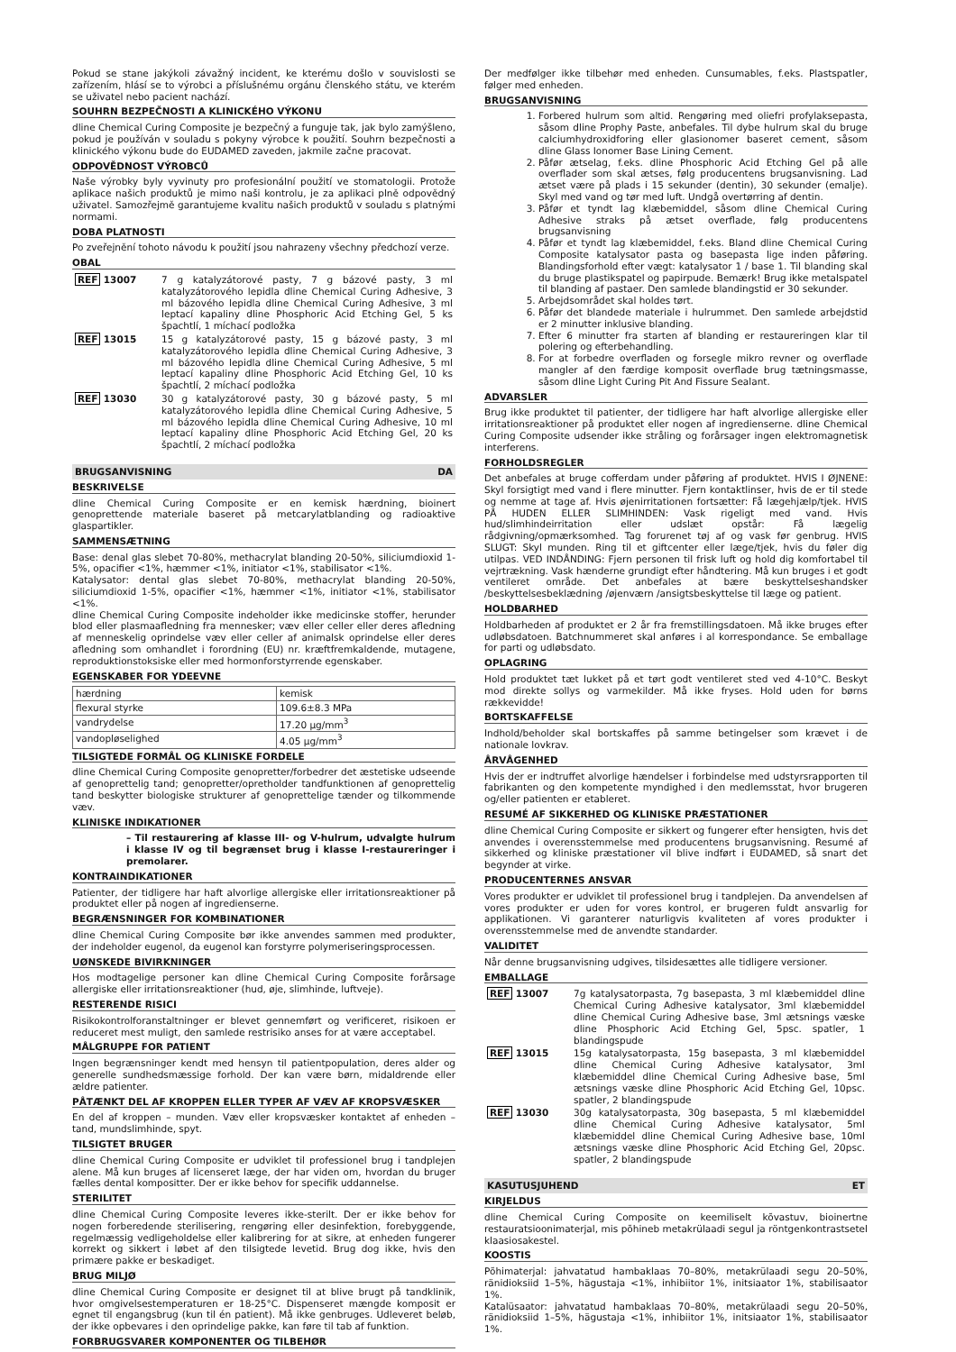Pokud se stane jakýkoli závažný incident, ke kterému došlo v souvislosti se zařízením, hlásí se to výrobci a příslušnému orgánu členského státu, ve kterém se uživatel nebo pacient nachází.
SOUHRN BEZPEČNOSTI A KLINICKÉHO VÝKONU
dline Chemical Curing Composite je bezpečný a funguje tak, jak bylo zamýšleno, pokud je používán v souladu s pokyny výrobce k použití. Souhrn bezpečnosti a klinického výkonu bude do EUDAMED zaveden, jakmile začne pracovat.
ODPOVĚDNOST VÝROBCŮ
Naše výrobky byly vyvinuty pro profesionální použití ve stomatologii. Protože aplikace našich produktů je mimo naši kontrolu, je za aplikaci plně odpovědný uživatel. Samozřejmě garantujeme kvalitu našich produktů v souladu s platnými normami.
DOBA PLATNOSTI
Po zveřejnění tohoto návodu k použití jsou nahrazeny všechny předchozí verze.
OBAL
| REF 13007 | 7 g katalyzátorové pasty, 7 g bázové pasty, 3 ml katalyzátorového lepidla dline Chemical Curing Adhesive, 3 ml bázového lepidla dline Chemical Curing Adhesive, 3 ml leptací kapaliny dline Phosphoric Acid Etching Gel, 5 ks špachtlí, 1 míchací podložka |
| REF 13015 | 15 g katalyzátorové pasty, 15 g bázové pasty, 3 ml katalyzátorového lepidla dline Chemical Curing Adhesive, 3 ml bázového lepidla dline Chemical Curing Adhesive, 5 ml leptací kapaliny dline Phosphoric Acid Etching Gel, 10 ks špachtlí, 2 míchací podložka |
| REF 13030 | 30 g katalyzátorové pasty, 30 g bázové pasty, 5 ml katalyzátorového lepidla dline Chemical Curing Adhesive, 5 ml bázového lepidla dline Chemical Curing Adhesive, 10 ml leptací kapaliny dline Phosphoric Acid Etching Gel, 20 ks špachtlí, 2 míchací podložka |
BRUGSANVISNING DA
BESKRIVELSE
dline Chemical Curing Composite er en kemisk hærdning, bioinert genoprettende materiale baseret på metcarylatblanding og radioaktive glaspartikler.
SAMMENSÆTNING
Base: denal glas slebet 70-80%, methacrylat blanding 20-50%, siliciumdioxid 1-5%, opacifier <1%, hæmmer <1%, initiator <1%, stabilisator <1%.
Katalysator: dental glas slebet 70-80%, methacrylat blanding 20-50%, siliciumdioxid 1-5%, opacifier <1%, hæmmer <1%, initiator <1%, stabilisator <1%.
dline Chemical Curing Composite indeholder ikke medicinske stoffer, herunder blod eller plasmaafledning fra mennesker; væv eller celler eller deres afledning af menneskelig oprindelse væv eller celler af animalsk oprindelse eller deres afledning som omhandlet i forordning (EU) nr. kræftfremkaldende, mutagene, reproduktionstoksiske eller med hormonforstyrrende egenskaber.
EGENSKABER FOR YDEEVNE
| hærdning | kemisk |
| flexural styrke | 109.6±8.3 MPa |
| vandrydelse | 17.20 µg/mm<sup>3</sup> |
| vandopløselighed | 4.05 µg/mm<sup>3</sup> |
TILSIGTEDE FORMÅL OG KLINISKE FORDELE
dline Chemical Curing Composite genopretter/forbedrer det æstetiske udseende af genoprettelig tand; genopretter/opretholder tandfunktionen af genoprettelig tand beskytter biologiske strukturer af genoprettelige tænder og tilkommende væv.
KLINISKE INDIKATIONER
– Til restaurering af klasse III- og V-hulrum, udvalgte hulrum i klasse IV og til begrænset brug i klasse I-restaureringer i premolarer.
KONTRAINDIKATIONER
Patienter, der tidligere har haft alvorlige allergiske eller irritationsreaktioner på produktet eller på nogen af ingredienserne.
BEGRÆNSNINGER FOR KOMBINATIONER
dline Chemical Curing Composite bør ikke anvendes sammen med produkter, der indeholder eugenol, da eugenol kan forstyrre polymeriseringsprocessen.
UØNSKEDE BIVIRKNINGER
Hos modtagelige personer kan dline Chemical Curing Composite forårsage allergiske eller irritationsreaktioner (hud, øje, slimhinde, luftveje).
RESTERENDE RISICI
Risikokontrolforanstaltninger er blevet gennemført og verificeret, risikoen er reduceret mest muligt, den samlede restrisiko anses for at være acceptabel.
MÅLGRUPPE FOR PATIENT
Ingen begrænsninger kendt med hensyn til patientpopulation, deres alder og generelle sundhedsmæssige forhold. Der kan være børn, midaldrende eller ældre patienter.
PÅTÆNKT DEL AF KROPPEN ELLER TYPER AF VÆV AF KROPSVÆSKER
En del af kroppen – munden. Væv eller kropsvæsker kontaktet af enheden – tand, mundslimhinde, spyt.
TILSIGTET BRUGER
dline Chemical Curing Composite er udviklet til professionel brug i tandplejen alene. Må kun bruges af licenseret læge, der har viden om, hvordan du bruger fælles dental kompositter. Der er ikke behov for specifik uddannelse.
STERILITET
dline Chemical Curing Composite leveres ikke-sterilt. Der er ikke behov for nogen forberedende sterilisering, rengøring eller desinfektion, forebyggende, regelmæssig vedligeholdelse eller kalibrering for at sikre, at enheden fungerer korrekt og sikkert i løbet af den tilsigtede levetid. Brug dog ikke, hvis den primære pakke er beskadiget.
BRUG MILJØ
dline Chemical Curing Composite er designet til at blive brugt på tandklinik, hvor omgivelsestemperaturen er 18-25°C. Dispenseret mængde komposit er egnet til engangsbrug (kun til én patient). Må ikke genbruges. Udleveret beløb, der ikke opbevares i den oprindelige pakke, kan føre til tab af funktion.
FORBRUGSVARER KOMPONENTER OG TILBEHØR
Der medfølger ikke tilbehør med enheden. Cunsumables, f.eks. Plastspatler, følger med enheden.
BRUGSANVISNING
1. Forbered hulrum som altid. Rengøring med oliefri profylaksepasta, såsom dline Prophy Paste, anbefales. Til dybe hulrum skal du bruge calciumhydroxidforing eller glasionomer baseret cement, såsom dline Glass Ionomer Base Lining Cement.
2. Påfør ætselag, f.eks. dline Phosphoric Acid Etching Gel på alle overflader som skal ætses, følg producentens brugsanvisning. Lad ætset være på plads i 15 sekunder (dentin), 30 sekunder (emalje). Skyl med vand og tør med luft. Undgå overtørring af dentin.
3. Påfør et tyndt lag klæbemiddel, såsom dline Chemical Curing Adhesive straks på ætset overflade, følg producentens brugsanvisning
4. Påfør et tyndt lag klæbemiddel, f.eks. Bland dline Chemical Curing Composite katalysator pasta og basepasta lige inden påføring. Blandingsforhold efter vægt: katalysator 1 / base 1. Til blanding skal du bruge plastikspatel og papirpude. Bemærk! Brug ikke metalspatel til blanding af pastaer. Den samlede blandingstid er 30 sekunder.
5. Arbejdsområdet skal holdes tørt.
6. Påfør det blandede materiale i hulrummet. Den samlede arbejdstid er 2 minutter inklusive blanding.
7. Efter 6 minutter fra starten af blanding er restaureringen klar til polering og efterbehandling.
8. For at forbedre overfladen og forsegle mikro revner og overflade mangler af den færdige komposit overflade brug tætningsmasse, såsom dline Light Curing Pit And Fissure Sealant.
ADVARSLER
Brug ikke produktet til patienter, der tidligere har haft alvorlige allergiske eller irritationsreaktioner på produktet eller nogen af ingredienserne. dline Chemical Curing Composite udsender ikke stråling og forårsager ingen elektromagnetisk interferens.
FORHOLDSREGLER
Det anbefales at bruge cofferdam under påføring af produktet. HVIS I ØJNENE: Skyl forsigtigt med vand i flere minutter. Fjern kontaktlinser, hvis de er til stede og nemme at tage af. Hvis øjenirritationen fortsætter: Få lægehjælp/tjek. HVIS PÅ HUDEN ELLER SLIMHINDEN: Vask rigeligt med vand. Hvis hud/slimhindeirritation eller udslæt opstår: Få lægelig rådgivning/opmærksomhed. Tag forurenet tøj af og vask før genbrug. HVIS SLUGT: Skyl munden. Ring til et giftcenter eller læge/tjek, hvis du føler dig utilpas. VED INDÅNDING: Fjern personen til frisk luft og hold dig komfortabel til vejrtrækning. Vask hænderne grundigt efter håndtering. Må kun bruges i et godt ventileret område. Det anbefales at bære beskyttelseshandsker /beskyttelsesbeklædning /øjenværn /ansigtsbeskyttelse til læge og patient.
HOLDBARHED
Holdbarheden af produktet er 2 år fra fremstillingsdatoen. Må ikke bruges efter udløbsdatoen. Batchnummeret skal anføres i al korrespondance. Se emballage for parti og udløbsdato.
OPLAGRING
Hold produktet tæt lukket på et tørt godt ventileret sted ved 4-10°C. Beskyt mod direkte sollys og varmekilder. Må ikke fryses. Hold uden for børns rækkevidde!
BORTSKAFFELSE
Indhold/beholder skal bortskaffes på samme betingelser som krævet i de nationale lovkrav.
ÅRVÅGENHED
Hvis der er indtruffet alvorlige hændelser i forbindelse med udstyrsrapporten til fabrikanten og den kompetente myndighed i den medlemsstat, hvor brugeren og/eller patienten er etableret.
RESUMÉ AF SIKKERHED OG KLINISKE PRÆSTATIONER
dline Chemical Curing Composite er sikkert og fungerer efter hensigten, hvis det anvendes i overensstemmelse med producentens brugsanvisning. Resumé af sikkerhed og kliniske præstationer vil blive indført i EUDAMED, så snart det begynder at virke.
PRODUCENTERNES ANSVAR
Vores produkter er udviklet til professionel brug i tandplejen. Da anvendelsen af vores produkter er uden for vores kontrol, er brugeren fuldt ansvarlig for applikationen. Vi garanterer naturligvis kvaliteten af vores produkter i overensstemmelse med de anvendte standarder.
VALIDITET
Når denne brugsanvisning udgives, tilsidesættes alle tidligere versioner.
EMBALLAGE
| REF 13007 | 7g katalysatorpasta, 7g basepasta, 3 ml klæbemiddel dline Chemical Curing Adhesive katalysator, 3ml klæbemiddel dline Chemical Curing Adhesive base, 3ml ætsnings væske dline Phosphoric Acid Etching Gel, 5psc. spatler, 1 blandingspude |
| REF 13015 | 15g katalysatorpasta, 15g basepasta, 3 ml klæbemiddel dline Chemical Curing Adhesive katalysator, 3ml klæbemiddel dline Chemical Curing Adhesive base, 5ml ætsnings væske dline Phosphoric Acid Etching Gel, 10psc. spatler, 2 blandingspude |
| REF 13030 | 30g katalysatorpasta, 30g basepasta, 5 ml klæbemiddel dline Chemical Curing Adhesive katalysator, 5ml klæbemiddel dline Chemical Curing Adhesive base, 10ml ætsnings væske dline Phosphoric Acid Etching Gel, 20psc. spatler, 2 blandingspude |
KASUTUSJUHEND ET
KIRJELDUS
dline Chemical Curing Composite on keemiliselt kõvastuv, bioinertne restauratsioonimaterjal, mis põhineb metakrülaadi segul ja röntgenkontrastsetel klaasiosakestel.
KOOSTIS
Põhimaterjal: jahvatatud hambaklaas 70–80%, metakrülaadi segu 20–50%, ränidioksiid 1–5%, hägustaja <1%, inhibiitor 1%, initsiaator 1%, stabilisaator 1%.
Katalüsaator: jahvatatud hambaklaas 70–80%, metakrülaadi segu 20–50%, ränidioksiid 1–5%, hägustaja <1%, inhibiitor 1%, initsiaator 1%, stabilisaator 1%.